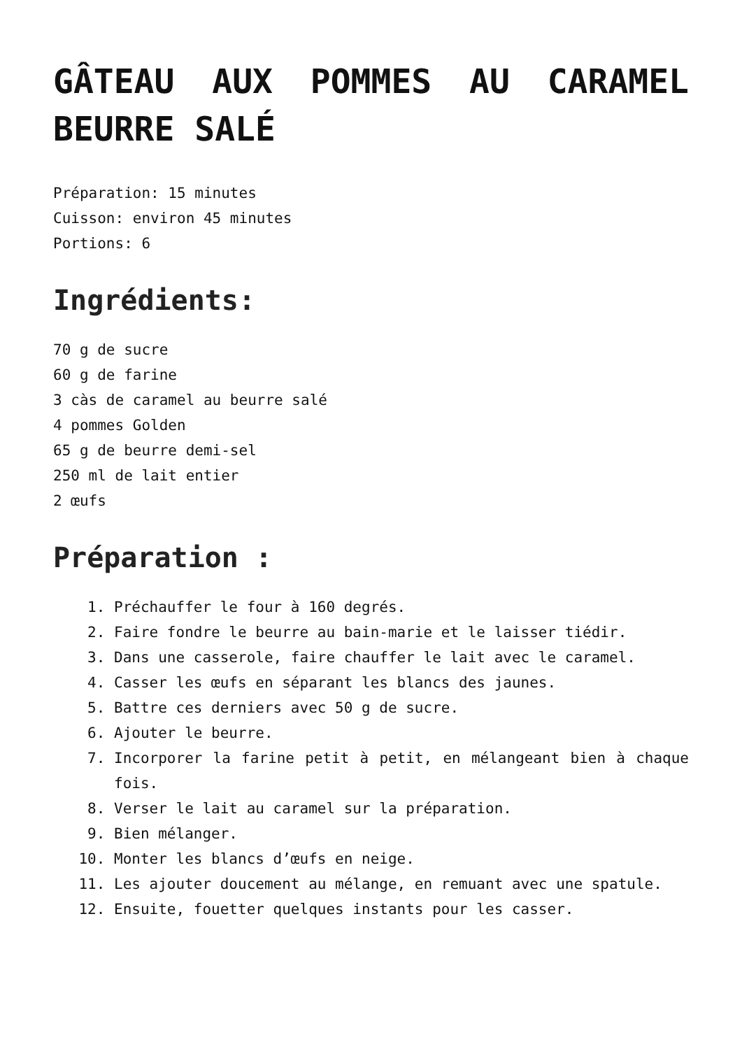GÂTEAU AUX POMMES AU CARAMEL BEURRE SALÉ
Préparation: 15 minutes
Cuisson: environ 45 minutes
Portions: 6
Ingrédients:
70 g de sucre
60 g de farine
3 càs de caramel au beurre salé
4 pommes Golden
65 g de beurre demi-sel
250 ml de lait entier
2 œufs
Préparation :
1. Préchauffer le four à 160 degrés.
2. Faire fondre le beurre au bain-marie et le laisser tiédir.
3. Dans une casserole, faire chauffer le lait avec le caramel.
4. Casser les œufs en séparant les blancs des jaunes.
5. Battre ces derniers avec 50 g de sucre.
6. Ajouter le beurre.
7. Incorporer la farine petit à petit, en mélangeant bien à chaque fois.
8. Verser le lait au caramel sur la préparation.
9. Bien mélanger.
10. Monter les blancs d’œufs en neige.
11. Les ajouter doucement au mélange, en remuant avec une spatule.
12. Ensuite, fouetter quelques instants pour les casser.